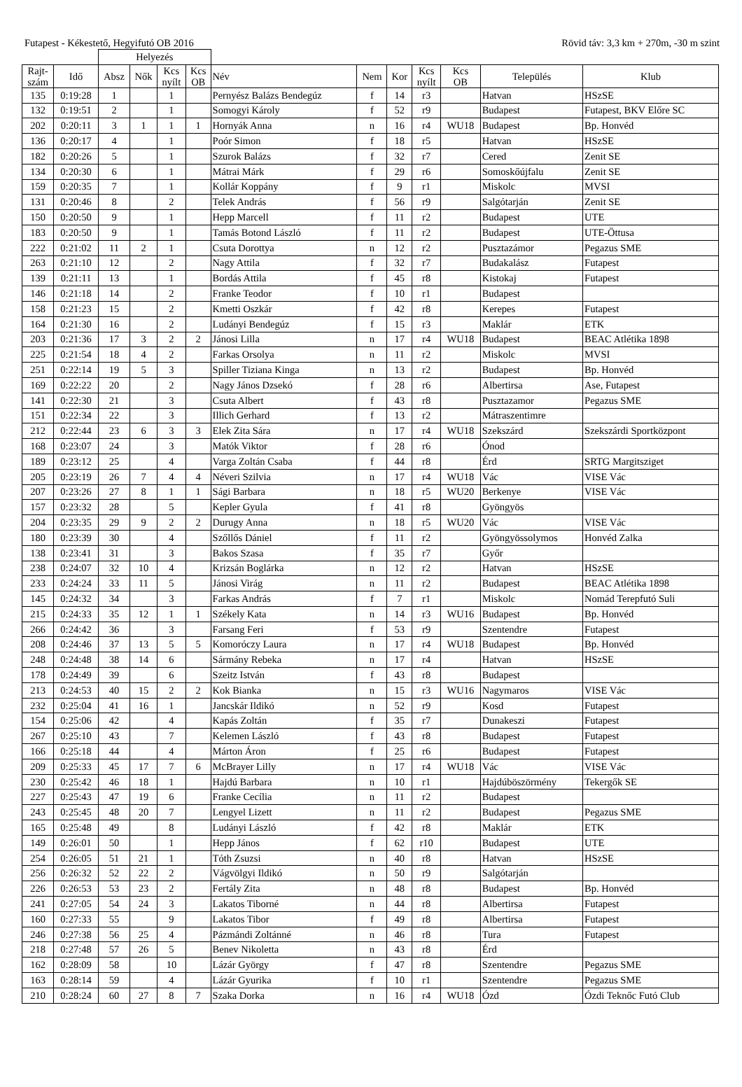Futapest - Kékestető, Hegyifutó OB 2016 Rövid táv: 3,3 km + 270m, -30 m szint
| | | Helyezés | | | | | | | | | | |
| --- | --- | --- | --- | --- | --- | --- | --- | --- | --- | --- | --- | --- |
| Rajt- szám | Idő | Absz | Nők | Kcs nyílt | Kcs OB | Név | Nem | Kor | Kcs nyílt | Kcs OB | Település | Klub |
| 135 | 0:19:28 | 1 | | 1 | | Pernyész Balázs Bendegúz | f | 14 | r3 | | Hatvan | HSzSE |
| 132 | 0:19:51 | 2 | | 1 | | Somogyi Károly | f | 52 | r9 | | Budapest | Futapest, BKV Előre SC |
| 202 | 0:20:11 | 3 | 1 | 1 | 1 | Hornyák Anna | n | 16 | r4 | WU18 | Budapest | Bp. Honvéd |
| 136 | 0:20:17 | 4 | | 1 | | Poór Simon | f | 18 | r5 | | Hatvan | HSzSE |
| 182 | 0:20:26 | 5 | | 1 | | Szurok Balázs | f | 32 | r7 | | Cered | Zenit SE |
| 134 | 0:20:30 | 6 | | 1 | | Mátrai Márk | f | 29 | r6 | | Somoskőújfalu | Zenit SE |
| 159 | 0:20:35 | 7 | | 1 | | Kollár Koppány | f | 9 | r1 | | Miskolc | MVSI |
| 131 | 0:20:46 | 8 | | 2 | | Telek András | f | 56 | r9 | | Salgótarján | Zenit SE |
| 150 | 0:20:50 | 9 | | 1 | | Hepp Marcell | f | 11 | r2 | | Budapest | UTE |
| 183 | 0:20:50 | 9 | | 1 | | Tamás Botond László | f | 11 | r2 | | Budapest | UTE-Öttusa |
| 222 | 0:21:02 | 11 | 2 | 1 | | Csuta Dorottya | n | 12 | r2 | | Pusztazámor | Pegazus SME |
| 263 | 0:21:10 | 12 | | 2 | | Nagy Attila | f | 32 | r7 | | Budakalász | Futapest |
| 139 | 0:21:11 | 13 | | 1 | | Bordás Attila | f | 45 | r8 | | Kistokaj | Futapest |
| 146 | 0:21:18 | 14 | | 2 | | Franke Teodor | f | 10 | r1 | | Budapest | |
| 158 | 0:21:23 | 15 | | 2 | | Kmetti Oszkár | f | 42 | r8 | | Kerepes | Futapest |
| 164 | 0:21:30 | 16 | | 2 | | Ludányi Bendegúz | f | 15 | r3 | | Maklár | ETK |
| 203 | 0:21:36 | 17 | 3 | 2 | 2 | Jánosi Lilla | n | 17 | r4 | WU18 | Budapest | BEAC Atlétika 1898 |
| 225 | 0:21:54 | 18 | 4 | 2 | | Farkas Orsolya | n | 11 | r2 | | Miskolc | MVSI |
| 251 | 0:22:14 | 19 | 5 | 3 | | Spiller Tiziana Kinga | n | 13 | r2 | | Budapest | Bp. Honvéd |
| 169 | 0:22:22 | 20 | | 2 | | Nagy János Dzsekó | f | 28 | r6 | | Albertirsa | Ase, Futapest |
| 141 | 0:22:30 | 21 | | 3 | | Csuta Albert | f | 43 | r8 | | Pusztazamor | Pegazus SME |
| 151 | 0:22:34 | 22 | | 3 | | Illich Gerhard | f | 13 | r2 | | Mátraszentimre | |
| 212 | 0:22:44 | 23 | 6 | 3 | 3 | Elek Zita Sára | n | 17 | r4 | WU18 | Szekszárd | Szekszárdi Sportközpont |
| 168 | 0:23:07 | 24 | | 3 | | Matók Viktor | f | 28 | r6 | | Ónod | |
| 189 | 0:23:12 | 25 | | 4 | | Varga Zoltán Csaba | f | 44 | r8 | | Érd | SRTG Margitsziget |
| 205 | 0:23:19 | 26 | 7 | 4 | 4 | Néveri Szilvia | n | 17 | r4 | WU18 | Vác | VISE Vác |
| 207 | 0:23:26 | 27 | 8 | 1 | 1 | Sági Barbara | n | 18 | r5 | WU20 | Berkenye | VISE Vác |
| 157 | 0:23:32 | 28 | | 5 | | Kepler Gyula | f | 41 | r8 | | Gyöngyös | |
| 204 | 0:23:35 | 29 | 9 | 2 | 2 | Durugy Anna | n | 18 | r5 | WU20 | Vác | VISE Vác |
| 180 | 0:23:39 | 30 | | 4 | | Szőllős Dániel | f | 11 | r2 | | Gyöngyössolymos | Honvéd Zalka |
| 138 | 0:23:41 | 31 | | 3 | | Bakos Szasa | f | 35 | r7 | | Győr | |
| 238 | 0:24:07 | 32 | 10 | 4 | | Krizsán Boglárka | n | 12 | r2 | | Hatvan | HSzSE |
| 233 | 0:24:24 | 33 | 11 | 5 | | Jánosi Virág | n | 11 | r2 | | Budapest | BEAC Atlétika 1898 |
| 145 | 0:24:32 | 34 | | 3 | | Farkas András | f | 7 | r1 | | Miskolc | Nomád Terepfutó Suli |
| 215 | 0:24:33 | 35 | 12 | 1 | 1 | Székely Kata | n | 14 | r3 | WU16 | Budapest | Bp. Honvéd |
| 266 | 0:24:42 | 36 | | 3 | | Farsang Feri | f | 53 | r9 | | Szentendre | Futapest |
| 208 | 0:24:46 | 37 | 13 | 5 | 5 | Komoróczy Laura | n | 17 | r4 | WU18 | Budapest | Bp. Honvéd |
| 248 | 0:24:48 | 38 | 14 | 6 | | Sármány Rebeka | n | 17 | r4 | | Hatvan | HSzSE |
| 178 | 0:24:49 | 39 | | 6 | | Szeitz István | f | 43 | r8 | | Budapest | |
| 213 | 0:24:53 | 40 | 15 | 2 | 2 | Kok Bianka | n | 15 | r3 | WU16 | Nagymaros | VISE Vác |
| 232 | 0:25:04 | 41 | 16 | 1 | | Jancskár Ildikó | n | 52 | r9 | | Kosd | Futapest |
| 154 | 0:25:06 | 42 | | 4 | | Kapás Zoltán | f | 35 | r7 | | Dunakeszi | Futapest |
| 267 | 0:25:10 | 43 | | 7 | | Kelemen László | f | 43 | r8 | | Budapest | Futapest |
| 166 | 0:25:18 | 44 | | 4 | | Márton Áron | f | 25 | r6 | | Budapest | Futapest |
| 209 | 0:25:33 | 45 | 17 | 7 | 6 | McBrayer Lilly | n | 17 | r4 | WU18 | Vác | VISE Vác |
| 230 | 0:25:42 | 46 | 18 | 1 | | Hajdú Barbara | n | 10 | r1 | | Hajdúböszörmény | Tekergők SE |
| 227 | 0:25:43 | 47 | 19 | 6 | | Franke Cecília | n | 11 | r2 | | Budapest | |
| 243 | 0:25:45 | 48 | 20 | 7 | | Lengyel Lizett | n | 11 | r2 | | Budapest | Pegazus SME |
| 165 | 0:25:48 | 49 | | 8 | | Ludányi László | f | 42 | r8 | | Maklár | ETK |
| 149 | 0:26:01 | 50 | | 1 | | Hepp János | f | 62 | r10 | | Budapest | UTE |
| 254 | 0:26:05 | 51 | 21 | 1 | | Tóth Zsuzsi | n | 40 | r8 | | Hatvan | HSzSE |
| 256 | 0:26:32 | 52 | 22 | 2 | | Vágvölgyi Ildikó | n | 50 | r9 | | Salgótarján | |
| 226 | 0:26:53 | 53 | 23 | 2 | | Fertály Zita | n | 48 | r8 | | Budapest | Bp. Honvéd |
| 241 | 0:27:05 | 54 | 24 | 3 | | Lakatos Tiborné | n | 44 | r8 | | Albertirsa | Futapest |
| 160 | 0:27:33 | 55 | | 9 | | Lakatos Tibor | f | 49 | r8 | | Albertirsa | Futapest |
| 246 | 0:27:38 | 56 | 25 | 4 | | Pázmándi Zoltánné | n | 46 | r8 | | Tura | Futapest |
| 218 | 0:27:48 | 57 | 26 | 5 | | Benev Nikoletta | n | 43 | r8 | | Érd | |
| 162 | 0:28:09 | 58 | | 10 | | Lázár György | f | 47 | r8 | | Szentendre | Pegazus SME |
| 163 | 0:28:14 | 59 | | 4 | | Lázár Gyurika | f | 10 | r1 | | Szentendre | Pegazus SME |
| 210 | 0:28:24 | 60 | 27 | 8 | 7 | Szaka Dorka | n | 16 | r4 | WU18 | Ózd | Ózdi Teknőc Futó Club |